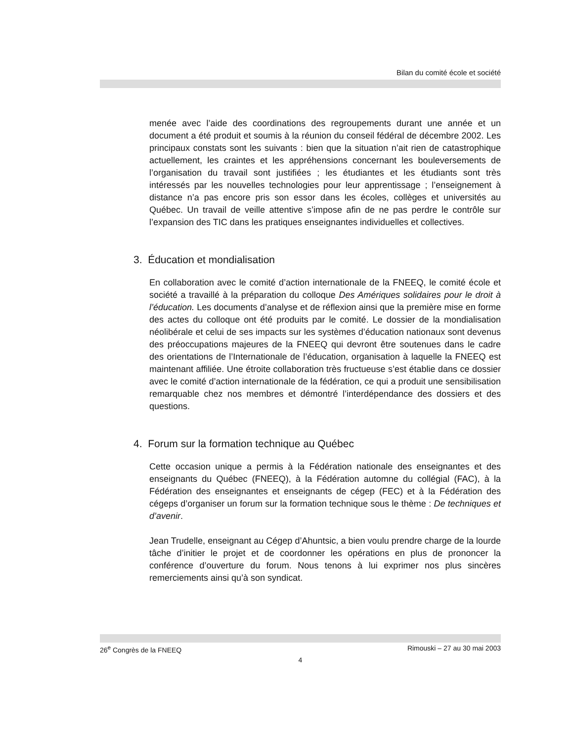Bilan du comité école et société
menée avec l’aide des coordinations des regroupements durant une année et un document a été produit et soumis à la réunion du conseil fédéral de décembre 2002. Les principaux constats sont les suivants : bien que la situation n’ait rien de catastrophique actuellement, les craintes et les appréhensions concernant les bouleversements de l’organisation du travail sont justifiées ; les étudiantes et les étudiants sont très intéressés par les nouvelles technologies pour leur apprentissage ; l’enseignement à distance n’a pas encore pris son essor dans les écoles, collèges et universités au Québec. Un travail de veille attentive s’impose afin de ne pas perdre le contrôle sur l’expansion des TIC dans les pratiques enseignantes individuelles et collectives.
3. Éducation et mondialisation
En collaboration avec le comité d’action internationale de la FNEEQ, le comité école et société a travaillé à la préparation du colloque Des Amériques solidaires pour le droit à l’éducation. Les documents d’analyse et de réflexion ainsi que la première mise en forme des actes du colloque ont été produits par le comité. Le dossier de la mondialisation néolibérale et celui de ses impacts sur les systèmes d’éducation nationaux sont devenus des préoccupations majeures de la FNEEQ qui devront être soutenues dans le cadre des orientations de l’Internationale de l’éducation, organisation à laquelle la FNEEQ est maintenant affiliée. Une étroite collaboration très fructueuse s’est établie dans ce dossier avec le comité d’action internationale de la fédération, ce qui a produit une sensibilisation remarquable chez nos membres et démontré l’interdépendance des dossiers et des questions.
4. Forum sur la formation technique au Québec
Cette occasion unique a permis à la Fédération nationale des enseignantes et des enseignants du Québec (FNEEQ), à la Fédération automne du collégial (FAC), à la Fédération des enseignantes et enseignants de cégep (FEC) et à la Fédération des cégeps d’organiser un forum sur la formation technique sous le thème : De techniques et d’avenir.
Jean Trudelle, enseignant au Cégep d’Ahuntsic, a bien voulu prendre charge de la lourde tâche d’initier le projet et de coordonner les opérations en plus de prononcer la conférence d’ouverture du forum. Nous tenons à lui exprimer nos plus sincères remerciements ainsi qu’à son syndicat.
26<sup>e</sup> Congrès de la FNEEQ Rimouski – 27 au 30 mai 2003
4